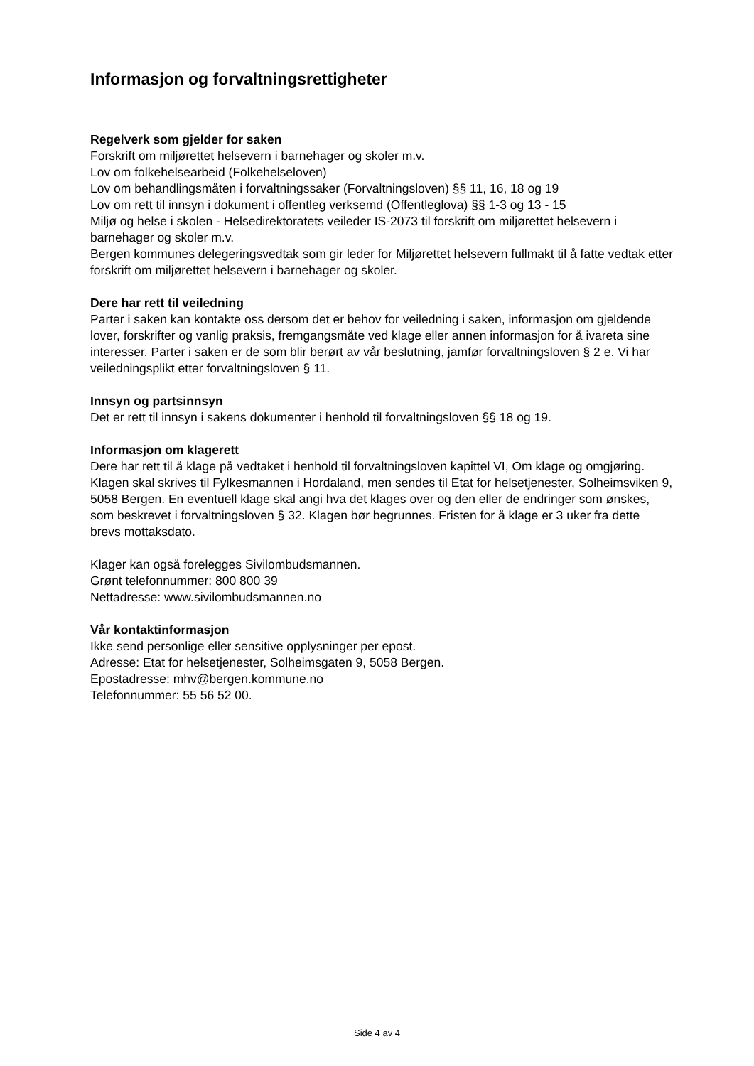Informasjon og forvaltningsrettigheter
Regelverk som gjelder for saken
Forskrift om miljørettet helsevern i barnehager og skoler m.v.
Lov om folkehelsearbeid (Folkehelseloven)
Lov om behandlingsmåten i forvaltningssaker (Forvaltningsloven) §§ 11, 16, 18 og 19
Lov om rett til innsyn i dokument i offentleg verksemd (Offentleglova) §§ 1-3 og 13 - 15
Miljø og helse i skolen - Helsedirektoratets veileder IS-2073 til forskrift om miljørettet helsevern i barnehager og skoler m.v.
Bergen kommunes delegeringsvedtak som gir leder for Miljørettet helsevern fullmakt til å fatte vedtak etter forskrift om miljørettet helsevern i barnehager og skoler.
Dere har rett til veiledning
Parter i saken kan kontakte oss dersom det er behov for veiledning i saken, informasjon om gjeldende lover, forskrifter og vanlig praksis, fremgangsmåte ved klage eller annen informasjon for å ivareta sine interesser. Parter i saken er de som blir berørt av vår beslutning, jamfør forvaltningsloven § 2 e. Vi har veiledningsplikt etter forvaltningsloven § 11.
Innsyn og partsinnsyn
Det er rett til innsyn i sakens dokumenter i henhold til forvaltningsloven §§ 18 og 19.
Informasjon om klagerett
Dere har rett til å klage på vedtaket i henhold til forvaltningsloven kapittel VI, Om klage og omgjøring. Klagen skal skrives til Fylkesmannen i Hordaland, men sendes til Etat for helsetjenester, Solheimsviken 9, 5058 Bergen. En eventuell klage skal angi hva det klages over og den eller de endringer som ønskes, som beskrevet i forvaltningsloven § 32. Klagen bør begrunnes. Fristen for å klage er 3 uker fra dette brevs mottaksdato.
Klager kan også forelegges Sivilombudsmannen.
Grønt telefonnummer: 800 800 39
Nettadresse: www.sivilombudsmannen.no
Vår kontaktinformasjon
Ikke send personlige eller sensitive opplysninger per epost.
Adresse: Etat for helsetjenester, Solheimsgaten 9, 5058 Bergen.
Epostadresse: mhv@bergen.kommune.no
Telefonnummer: 55 56 52 00.
Side 4 av 4